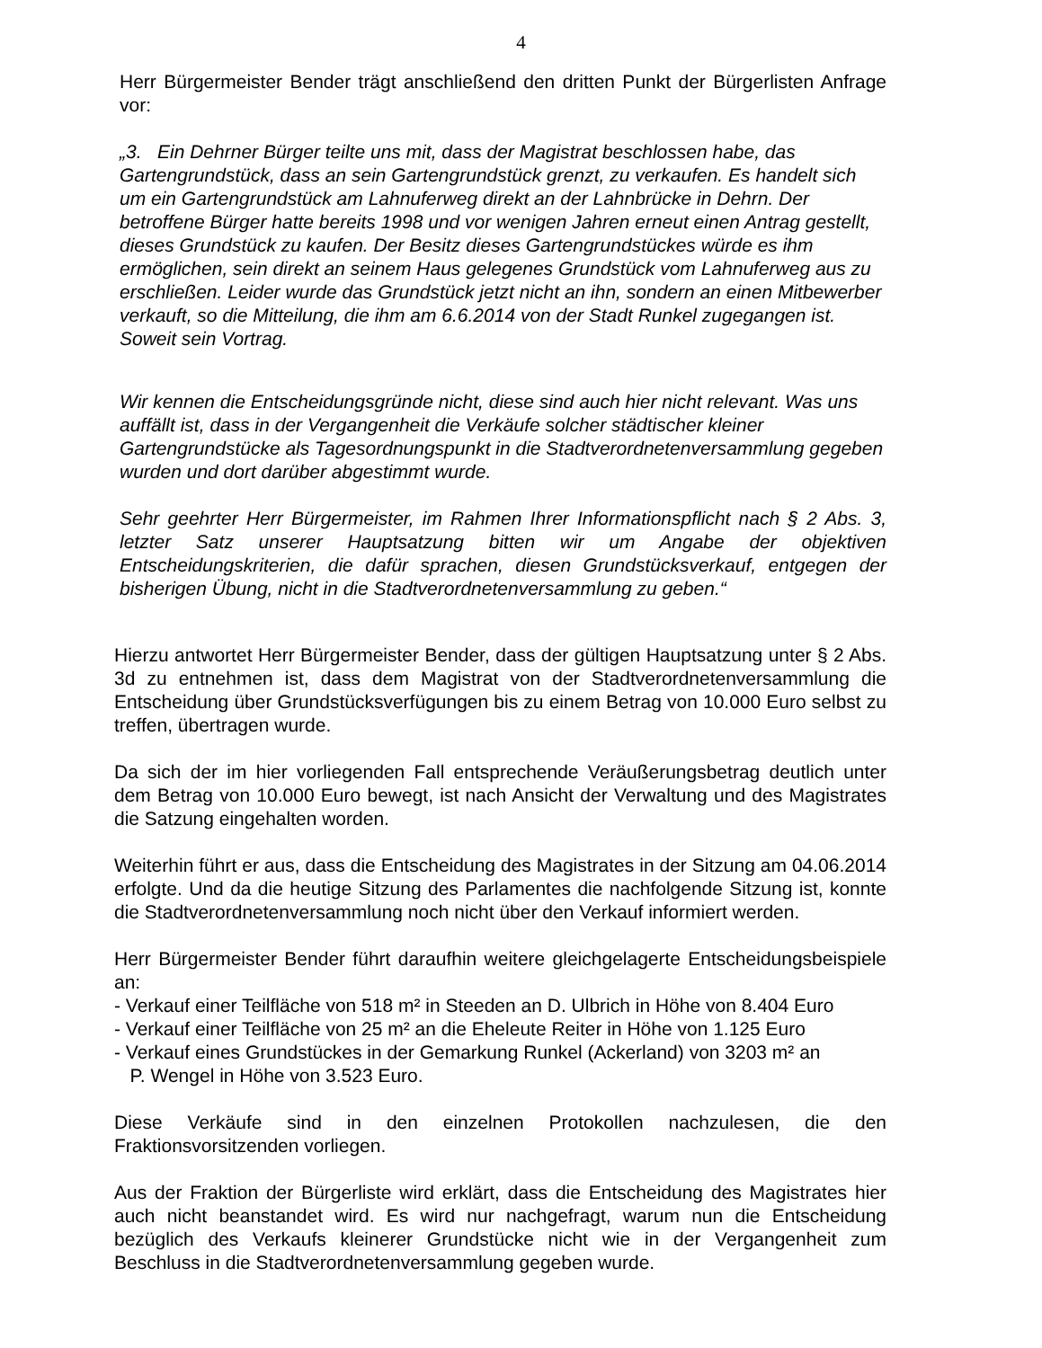4
Herr Bürgermeister Bender trägt anschließend den dritten Punkt der Bürgerlisten Anfrage vor:
„3. Ein Dehrner Bürger teilte uns mit, dass der Magistrat beschlossen habe, das Gartengrundstück, dass an sein Gartengrundstück grenzt, zu verkaufen. Es handelt sich um ein Gartengrundstück am Lahnuferweg direkt an der Lahnbrücke in Dehrn. Der betroffene Bürger hatte bereits 1998 und vor wenigen Jahren erneut einen Antrag gestellt, dieses Grundstück zu kaufen. Der Besitz dieses Gartengrundstückes würde es ihm ermöglichen, sein direkt an seinem Haus gelegenes Grundstück vom Lahnuferweg aus zu erschließen. Leider wurde das Grundstück jetzt nicht an ihn, sondern an einen Mitbewerber verkauft, so die Mitteilung, die ihm am 6.6.2014 von der Stadt Runkel zugegangen ist. Soweit sein Vortrag.
Wir kennen die Entscheidungsgründe nicht, diese sind auch hier nicht relevant. Was uns auffällt ist, dass in der Vergangenheit die Verkäufe solcher städtischer kleiner Gartengrundstücke als Tagesordnungspunkt in die Stadtverordnetenversammlung gegeben wurden und dort darüber abgestimmt wurde.
Sehr geehrter Herr Bürgermeister, im Rahmen Ihrer Informationspflicht nach § 2 Abs. 3, letzter Satz unserer Hauptsatzung bitten wir um Angabe der objektiven Entscheidungskriterien, die dafür sprachen, diesen Grundstücksverkauf, entgegen der bisherigen Übung, nicht in die Stadtverordnetenversammlung zu geben.“
Hierzu antwortet Herr Bürgermeister Bender, dass der gültigen Hauptsatzung unter § 2 Abs. 3d zu entnehmen ist, dass dem Magistrat von der Stadtverordnetenversammlung die Entscheidung über Grundstücksverfügungen bis zu einem Betrag von 10.000 Euro selbst zu treffen, übertragen wurde.
Da sich der im hier vorliegenden Fall entsprechende Veräußerungsbetrag deutlich unter dem Betrag von 10.000 Euro bewegt, ist nach Ansicht der Verwaltung und des Magistrates die Satzung eingehalten worden.
Weiterhin führt er aus, dass die Entscheidung des Magistrates in der Sitzung am 04.06.2014 erfolgte. Und da die heutige Sitzung des Parlamentes die nachfolgende Sitzung ist, konnte die Stadtverordnetenversammlung noch nicht über den Verkauf informiert werden.
Herr Bürgermeister Bender führt daraufhin weitere gleichgelagerte Entscheidungsbeispiele an:
- Verkauf einer Teilfläche von 518 m² in Steeden an D. Ulbrich in Höhe von 8.404 Euro
- Verkauf einer Teilfläche von 25 m² an die Eheleute Reiter in Höhe von 1.125 Euro
- Verkauf eines Grundstückes in der Gemarkung Runkel (Ackerland) von 3203 m² an
P. Wengel in Höhe von 3.523 Euro.
Diese Verkäufe sind in den einzelnen Protokollen nachzulesen, die den Fraktionsvorsitzenden vorliegen.
Aus der Fraktion der Bürgerliste wird erklärt, dass die Entscheidung des Magistrates hier auch nicht beanstandet wird. Es wird nur nachgefragt, warum nun die Entscheidung bezüglich des Verkaufs kleinerer Grundstücke nicht wie in der Vergangenheit zum Beschluss in die Stadtverordnetenversammlung gegeben wurde.